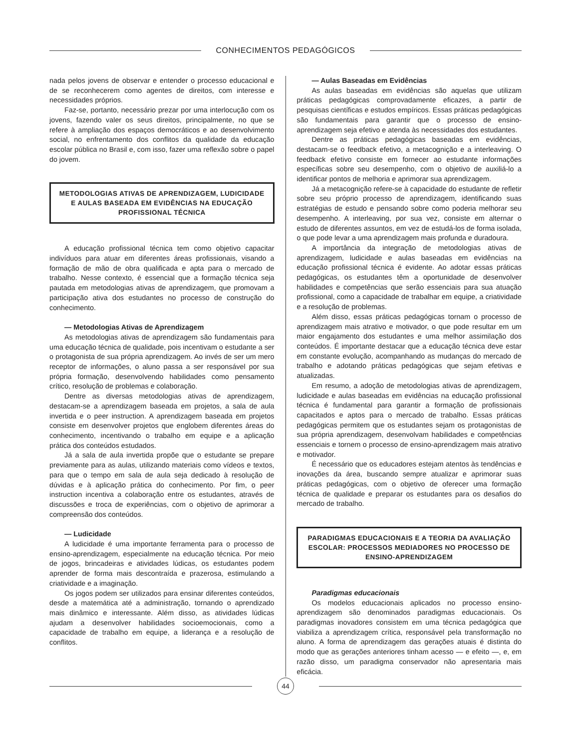CONHECIMENTOS PEDAGÓGICOS
nada pelos jovens de observar e entender o processo educacional e de se reconhecerem como agentes de direitos, com interesse e necessidades próprios.
Faz-se, portanto, necessário prezar por uma interlocução com os jovens, fazendo valer os seus direitos, principalmente, no que se refere à ampliação dos espaços democráticos e ao desenvolvimento social, no enfrentamento dos conflitos da qualidade da educação escolar pública no Brasil e, com isso, fazer uma reflexão sobre o papel do jovem.
METODOLOGIAS ATIVAS DE APRENDIZAGEM, LUDICIDADE E AULAS BASEADA EM EVIDÊNCIAS NA EDUCAÇÃO PROFISSIONAL TÉCNICA
A educação profissional técnica tem como objetivo capacitar indivíduos para atuar em diferentes áreas profissionais, visando a formação de mão de obra qualificada e apta para o mercado de trabalho. Nesse contexto, é essencial que a formação técnica seja pautada em metodologias ativas de aprendizagem, que promovam a participação ativa dos estudantes no processo de construção do conhecimento.
— Metodologias Ativas de Aprendizagem
As metodologias ativas de aprendizagem são fundamentais para uma educação técnica de qualidade, pois incentivam o estudante a ser o protagonista de sua própria aprendizagem. Ao invés de ser um mero receptor de informações, o aluno passa a ser responsável por sua própria formação, desenvolvendo habilidades como pensamento crítico, resolução de problemas e colaboração.
Dentre as diversas metodologias ativas de aprendizagem, destacam-se a aprendizagem baseada em projetos, a sala de aula invertida e o peer instruction. A aprendizagem baseada em projetos consiste em desenvolver projetos que englobem diferentes áreas do conhecimento, incentivando o trabalho em equipe e a aplicação prática dos conteúdos estudados.
Já a sala de aula invertida propõe que o estudante se prepare previamente para as aulas, utilizando materiais como vídeos e textos, para que o tempo em sala de aula seja dedicado à resolução de dúvidas e à aplicação prática do conhecimento. Por fim, o peer instruction incentiva a colaboração entre os estudantes, através de discussões e troca de experiências, com o objetivo de aprimorar a compreensão dos conteúdos.
— Ludicidade
A ludicidade é uma importante ferramenta para o processo de ensino-aprendizagem, especialmente na educação técnica. Por meio de jogos, brincadeiras e atividades lúdicas, os estudantes podem aprender de forma mais descontraída e prazerosa, estimulando a criatividade e a imaginação.
Os jogos podem ser utilizados para ensinar diferentes conteúdos, desde a matemática até a administração, tornando o aprendizado mais dinâmico e interessante. Além disso, as atividades lúdicas ajudam a desenvolver habilidades socioemocionais, como a capacidade de trabalho em equipe, a liderança e a resolução de conflitos.
— Aulas Baseadas em Evidências
As aulas baseadas em evidências são aquelas que utilizam práticas pedagógicas comprovadamente eficazes, a partir de pesquisas científicas e estudos empíricos. Essas práticas pedagógicas são fundamentais para garantir que o processo de ensino-aprendizagem seja efetivo e atenda às necessidades dos estudantes.
Dentre as práticas pedagógicas baseadas em evidências, destacam-se o feedback efetivo, a metacognição e a interleaving. O feedback efetivo consiste em fornecer ao estudante informações específicas sobre seu desempenho, com o objetivo de auxiliá-lo a identificar pontos de melhoria e aprimorar sua aprendizagem.
Já a metacognição refere-se à capacidade do estudante de refletir sobre seu próprio processo de aprendizagem, identificando suas estratégias de estudo e pensando sobre como poderia melhorar seu desempenho. A interleaving, por sua vez, consiste em alternar o estudo de diferentes assuntos, em vez de estudá-los de forma isolada, o que pode levar a uma aprendizagem mais profunda e duradoura.
A importância da integração de metodologias ativas de aprendizagem, ludicidade e aulas baseadas em evidências na educação profissional técnica é evidente. Ao adotar essas práticas pedagógicas, os estudantes têm a oportunidade de desenvolver habilidades e competências que serão essenciais para sua atuação profissional, como a capacidade de trabalhar em equipe, a criatividade e a resolução de problemas.
Além disso, essas práticas pedagógicas tornam o processo de aprendizagem mais atrativo e motivador, o que pode resultar em um maior engajamento dos estudantes e uma melhor assimilação dos conteúdos. É importante destacar que a educação técnica deve estar em constante evolução, acompanhando as mudanças do mercado de trabalho e adotando práticas pedagógicas que sejam efetivas e atualizadas.
Em resumo, a adoção de metodologias ativas de aprendizagem, ludicidade e aulas baseadas em evidências na educação profissional técnica é fundamental para garantir a formação de profissionais capacitados e aptos para o mercado de trabalho. Essas práticas pedagógicas permitem que os estudantes sejam os protagonistas de sua própria aprendizagem, desenvolvam habilidades e competências essenciais e tornem o processo de ensino-aprendizagem mais atrativo e motivador.
É necessário que os educadores estejam atentos às tendências e inovações da área, buscando sempre atualizar e aprimorar suas práticas pedagógicas, com o objetivo de oferecer uma formação técnica de qualidade e preparar os estudantes para os desafios do mercado de trabalho.
PARADIGMAS EDUCACIONAIS E A TEORIA DA AVALIAÇÃO ESCOLAR: PROCESSOS MEDIADORES NO PROCESSO DE ENSINO-APRENDIZAGEM
Paradigmas educacionais
Os modelos educacionais aplicados no processo ensino-aprendizagem são denominados paradigmas educacionais. Os paradigmas inovadores consistem em uma técnica pedagógica que viabiliza a aprendizagem crítica, responsável pela transformação no aluno. A forma de aprendizagem das gerações atuais é distinta do modo que as gerações anteriores tinham acesso — e efeito —, e, em razão disso, um paradigma conservador não apresentaria mais eficácia.
44